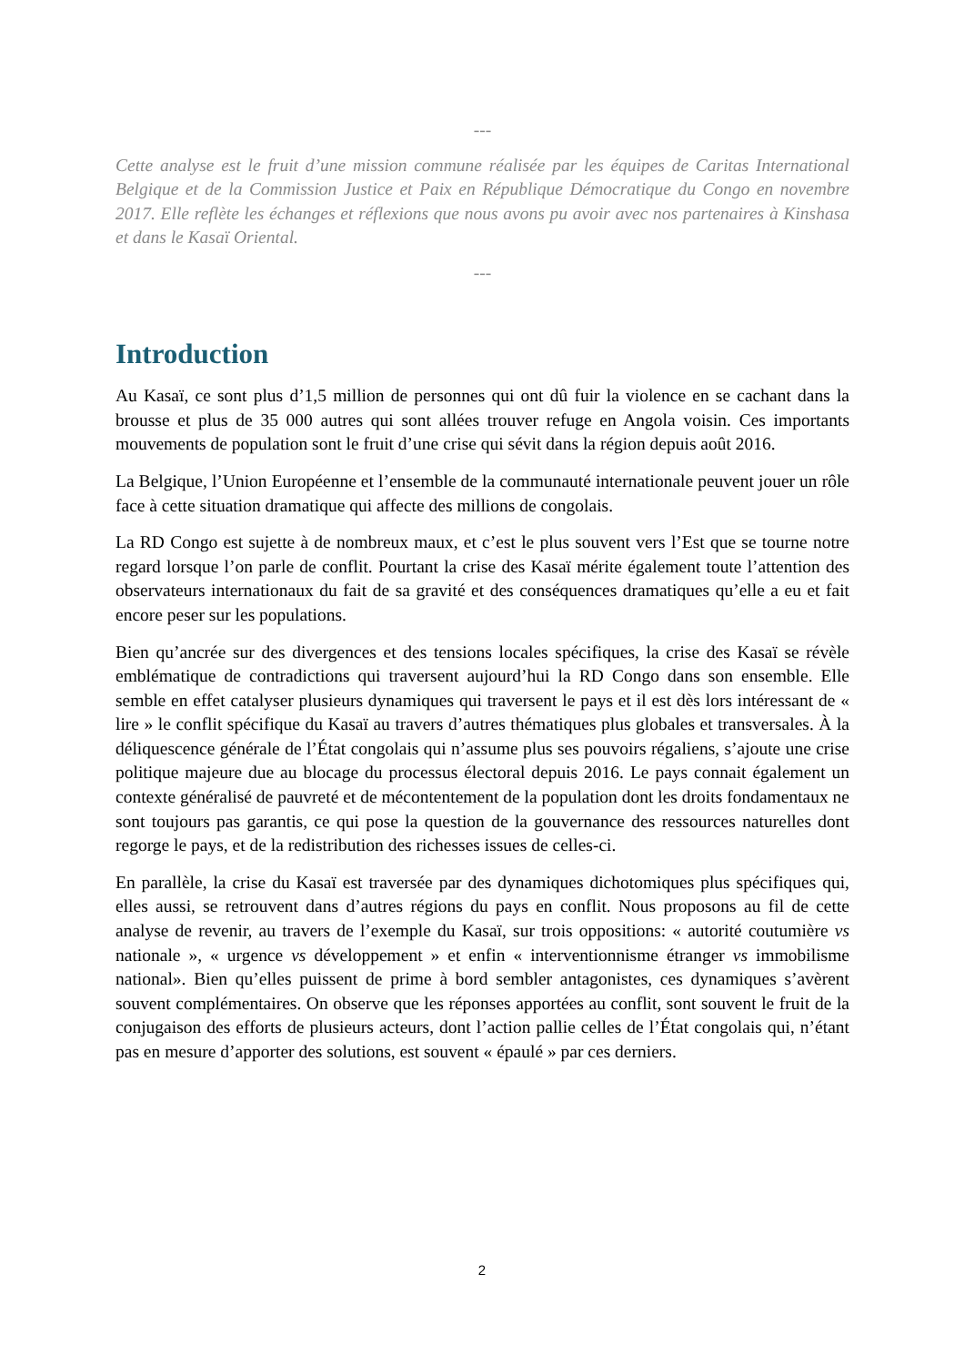---
Cette analyse est le fruit d’une mission commune réalisée par les équipes de Caritas International Belgique et de la Commission Justice et Paix en République Démocratique du Congo en novembre 2017. Elle reflète les échanges et réflexions que nous avons pu avoir avec nos partenaires à Kinshasa et dans le Kasaï Oriental.
---
Introduction
Au Kasaï, ce sont plus d’1,5 million de personnes qui ont dû fuir la violence en se cachant dans la brousse et plus de 35 000 autres qui sont allées trouver refuge en Angola voisin. Ces importants mouvements de population sont le fruit d’une crise qui sévit dans la région depuis août 2016.
La Belgique, l’Union Européenne et l’ensemble de la communauté internationale peuvent jouer un rôle face à cette situation dramatique qui affecte des millions de congolais.
La RD Congo est sujette à de nombreux maux, et c’est le plus souvent vers l’Est que se tourne notre regard lorsque l’on parle de conflit. Pourtant la crise des Kasaï mérite également toute l’attention des observateurs internationaux du fait de sa gravité et des conséquences dramatiques qu’elle a eu et fait encore peser sur les populations.
Bien qu’ancrée sur des divergences et des tensions locales spécifiques, la crise des Kasaï se révèle emblématique de contradictions qui traversent aujourd’hui la RD Congo dans son ensemble. Elle semble en effet catalyser plusieurs dynamiques qui traversent le pays et il est dès lors intéressant de « lire » le conflit spécifique du Kasaï au travers d’autres thématiques plus globales et transversales. À la déliquescence générale de l’État congolais qui n’assume plus ses pouvoirs régaliens, s’ajoute une crise politique majeure due au blocage du processus électoral depuis 2016. Le pays connait également un contexte généralisé de pauvreté et de mécontentement de la population dont les droits fondamentaux ne sont toujours pas garantis, ce qui pose la question de la gouvernance des ressources naturelles dont regorge le pays, et de la redistribution des richesses issues de celles-ci.
En parallèle, la crise du Kasaï est traversée par des dynamiques dichotomiques plus spécifiques qui, elles aussi, se retrouvent dans d’autres régions du pays en conflit. Nous proposons au fil de cette analyse de revenir, au travers de l’exemple du Kasaï, sur trois oppositions: « autorité coutumière vs nationale », « urgence vs développement » et enfin « interventionnisme étranger vs immobilisme national». Bien qu’elles puissent de prime à bord sembler antagonistes, ces dynamiques s’avèrent souvent complémentaires. On observe que les réponses apportées au conflit, sont souvent le fruit de la conjugaison des efforts de plusieurs acteurs, dont l’action pallie celles de l’État congolais qui, n’étant pas en mesure d’apporter des solutions, est souvent « épaulé » par ces derniers.
2